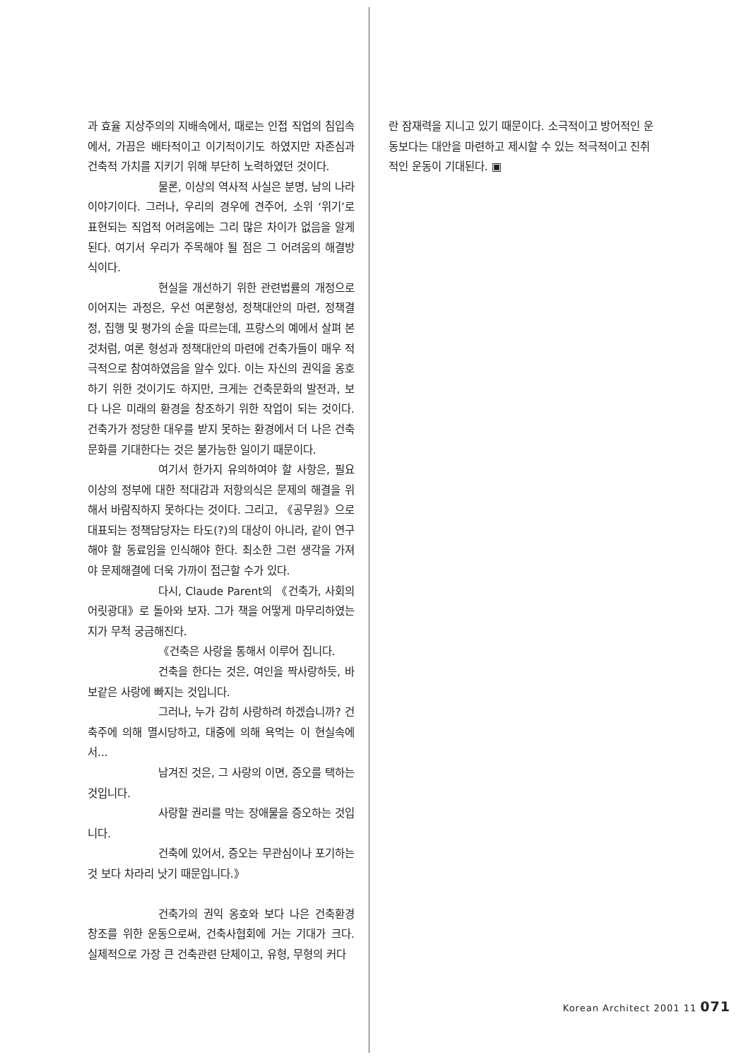과 효율 지상주의의 지배속에서, 때로는 인접 직업의 침입속에서, 가끔은 배타적이고 이기적이기도 하였지만 자존심과 건축적 가치를 지키기 위해 부단히 노력하였던 것이다.
물론, 이상의 역사적 사실은 분명, 남의 나라 이야기이다. 그러나, 우리의 경우에 견주어, 소위 ‘위기’로 표현되는 직업적 어려움에는 그리 많은 차이가 없음을 알게 된다. 여기서 우리가 주목해야 될 점은 그 어려움의 해결방식이다.
현실을 개선하기 위한 관련법률의 개정으로 이어지는 과정은, 우선 여론형성, 정책대안의 마련, 정책결정, 집행 및 평가의 순을 따르는데, 프랑스의 예에서 살펴 본 것처럼, 여론 형성과 정책대안의 마련에 건축가들이 매우 적극적으로 참여하였음을 알수 있다. 이는 자신의 권익을 옹호하기 위한 것이기도 하지만, 크게는 건축문화의 발전과, 보다 나은 미래의 환경을 창조하기 위한 작업이 되는 것이다. 건축가가 정당한 대우를 받지 못하는 환경에서 더 나은 건축문화를 기대한다는 것은 불가능한 일이기 때문이다.
여기서 한가지 유의하여야 할 사항은, 필요이상의 정부에 대한 적대감과 저항의식은 문제의 해결을 위해서 바람직하지 못하다는 것이다. 그리고, 《공무원》으로 대표되는 정책담당자는 타도(?)의 대상이 아니라, 같이 연구해야 할 동료임을 인식해야 한다. 최소한 그런 생각을 가져야 문제해결에 더욱 가까이 접근할 수가 있다.
다시, Claude Parent의 《건축가, 사회의 어릿광대》로 돌아와 보자. 그가 책을 어떻게 마무리하였는지가 무척 궁금해진다.
《건축은 사랑을 통해서 이루어 집니다.
건축을 한다는 것은, 여인을 짝사랑하듯, 바보같은 사랑에 빠지는 것입니다.
그러나, 누가 감히 사랑하려 하겠습니까? 건축주에 의해 멸시당하고, 대중에 의해 욕먹는 이 현실속에서...
남겨진 것은, 그 사랑의 이면, 증오를 택하는 것입니다.
사랑할 권리를 막는 장애물을 증오하는 것입니다.
건축에 있어서, 증오는 무관심이나 포기하는 것 보다 차라리 낫기 때문입니다.》
건축가의 권익 옹호와 보다 나은 건축환경 창조를 위한 운동으로써, 건축사협회에 거는 기대가 크다. 실제적으로 가장 큰 건축관련 단체이고, 유형, 무형의 커다
란 잠재력을 지니고 있기 때문이다. 소극적이고 방어적인 운동보다는 대안을 마련하고 제시할 수 있는 적극적이고 진취적인 운동이 기대된다. ▣
Korean Architect 2001 11 071